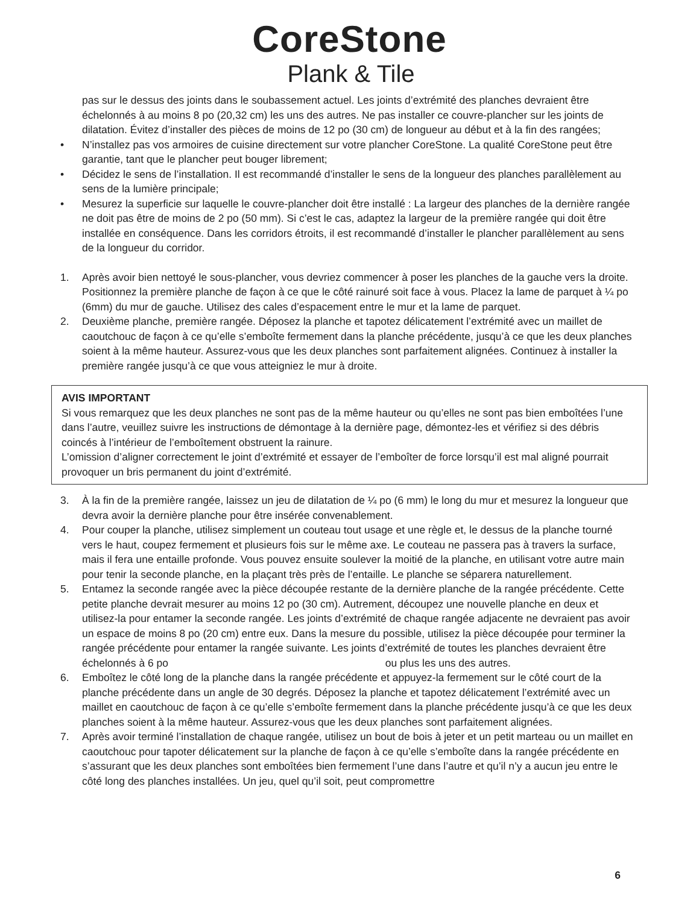CoreStone
Plank & Tile
pas sur le dessus des joints dans le soubassement actuel. Les joints d’extrémité des planches devraient être échelonnés à au moins 8 po (20,32 cm) les uns des autres. Ne pas installer ce couvre-plancher sur les joints de dilatation. Évitez d’installer des pièces de moins de 12 po (30 cm) de longueur au début et à la fin des rangées;
• N’installez pas vos armoires de cuisine directement sur votre plancher CoreStone. La qualité CoreStone peut être garantie, tant que le plancher peut bouger librement;
• Décidez le sens de l’installation. Il est recommandé d’installer le sens de la longueur des planches parallèlement au sens de la lumière principale;
• Mesurez la superficie sur laquelle le couvre-plancher doit être installé : La largeur des planches de la dernière rangée ne doit pas être de moins de 2 po (50 mm). Si c’est le cas, adaptez la largeur de la première rangée qui doit être installée en conséquence. Dans les corridors étroits, il est recommandé d’installer le plancher parallèlement au sens de la longueur du corridor.
1. Après avoir bien nettoyé le sous-plancher, vous devriez commencer à poser les planches de la gauche vers la droite. Positionnez la première planche de façon à ce que le côté rainuré soit face à vous. Placez la lame de parquet à ¼ po (6mm) du mur de gauche. Utilisez des cales d’espacement entre le mur et la lame de parquet.
2. Deuxième planche, première rangée. Déposez la planche et tapotez délicatement l’extrémité avec un maillet de caoutchouc de façon à ce qu’elle s’emboîte fermement dans la planche précédente, jusqu’à ce que les deux planches soient à la même hauteur. Assurez-vous que les deux planches sont parfaitement alignées. Continuez à installer la première rangée jusqu’à ce que vous atteigniez le mur à droite.
AVIS IMPORTANT
Si vous remarquez que les deux planches ne sont pas de la même hauteur ou qu’elles ne sont pas bien emboîtées l’une dans l’autre, veuillez suivre les instructions de démontage à la dernière page, démontez-les et vérifiez si des débris coincés à l’intérieur de l’emboîtement obstruent la rainure.
L’omission d’aligner correctement le joint d’extrémité et essayer de l’emboîter de force lorsqu’il est mal aligné pourrait provoquer un bris permanent du joint d’extrémité.
3. À la fin de la première rangée, laissez un jeu de dilatation de ¼ po (6 mm) le long du mur et mesurez la longueur que devra avoir la dernière planche pour être insérée convenablement.
4. Pour couper la planche, utilisez simplement un couteau tout usage et une règle et, le dessus de la planche tourné vers le haut, coupez fermement et plusieurs fois sur le même axe. Le couteau ne passera pas à travers la surface, mais il fera une entaille profonde. Vous pouvez ensuite soulever la moitié de la planche, en utilisant votre autre main pour tenir la seconde planche, en la plaçant très près de l’entaille. Le planche se séparera naturellement.
5. Entamez la seconde rangée avec la pièce découpée restante de la dernière planche de la rangée précédente. Cette petite planche devrait mesurer au moins 12 po (30 cm). Autrement, découpez une nouvelle planche en deux et utilisez-la pour entamer la seconde rangée. Les joints d’extrémité de chaque rangée adjacente ne devraient pas avoir un espace de moins 8 po (20 cm) entre eux. Dans la mesure du possible, utilisez la pièce découpée pour terminer la rangée précédente pour entamer la rangée suivante. Les joints d’extrémité de toutes les planches devraient être échelonnés à 6 po ou plus les uns des autres.
6. Emboîtez le côté long de la planche dans la rangée précédente et appuyez-la fermement sur le côté court de la planche précédente dans un angle de 30 degrés. Déposez la planche et tapotez délicatement l’extrémité avec un maillet en caoutchouc de façon à ce qu’elle s’emboîte fermement dans la planche précédente jusqu’à ce que les deux planches soient à la même hauteur. Assurez-vous que les deux planches sont parfaitement alignées.
7. Après avoir terminé l’installation de chaque rangée, utilisez un bout de bois à jeter et un petit marteau ou un maillet en caoutchouc pour tapoter délicatement sur la planche de façon à ce qu’elle s’emboîte dans la rangée précédente en s’assurant que les deux planches sont emboîtées bien fermement l’une dans l’autre et qu’il n’y a aucun jeu entre le côté long des planches installées. Un jeu, quel qu’il soit, peut compromettre
6